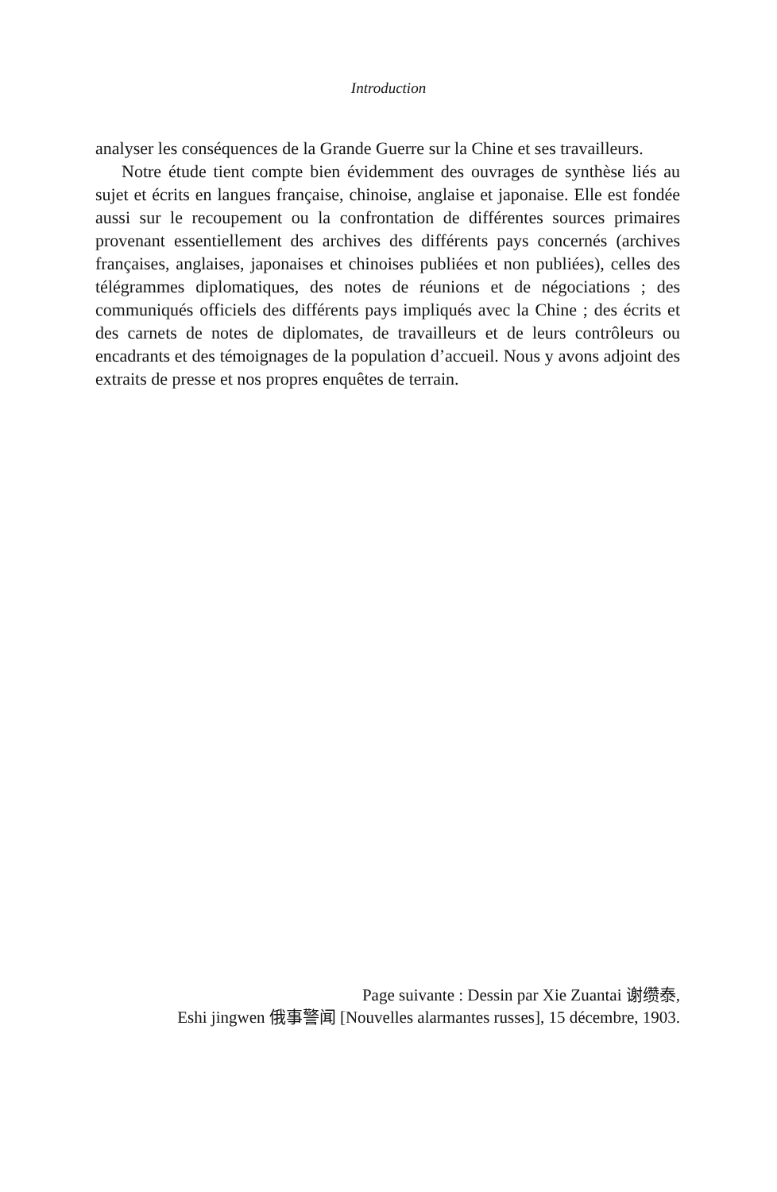Introduction
analyser les conséquences de la Grande Guerre sur la Chine et ses travailleurs.
Notre étude tient compte bien évidemment des ouvrages de synthèse liés au sujet et écrits en langues française, chinoise, anglaise et japonaise. Elle est fondée aussi sur le recoupement ou la confrontation de différentes sources primaires provenant essentiellement des archives des différents pays concernés (archives françaises, anglaises, japonaises et chinoises publiées et non publiées), celles des télégrammes diplomatiques, des notes de réunions et de négociations ; des communiqués officiels des différents pays impliqués avec la Chine ; des écrits et des carnets de notes de diplomates, de travailleurs et de leurs contrôleurs ou encadrants et des témoignages de la population d’accueil. Nous y avons adjoint des extraits de presse et nos propres enquêtes de terrain.
Page suivante : Dessin par Xie Zuantai 谢缵泰,
Eshi jingwen 俄事警闻 [Nouvelles alarmantes russes], 15 décembre, 1903.